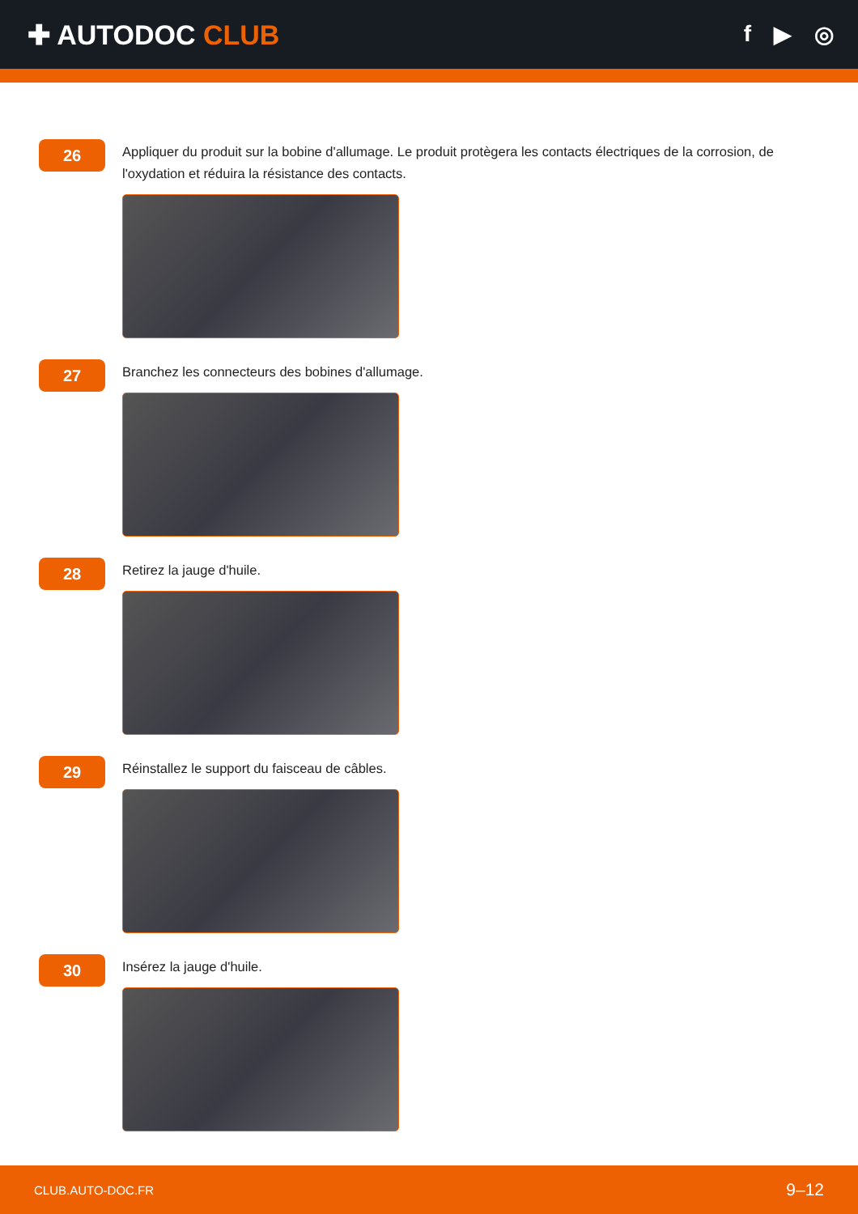✚ AUTODOC CLUB
f ▶ ◎
26
Appliquer du produit sur la bobine d'allumage. Le produit protègera les contacts électriques de la corrosion, de l'oxydation et réduira la résistance des contacts.
27
Branchez les connecteurs des bobines d'allumage.
28
Retirez la jauge d'huile.
29
Réinstallez le support du faisceau de câbles.
30
Insérez la jauge d'huile.
CLUB.AUTO-DOC.FR 9–12